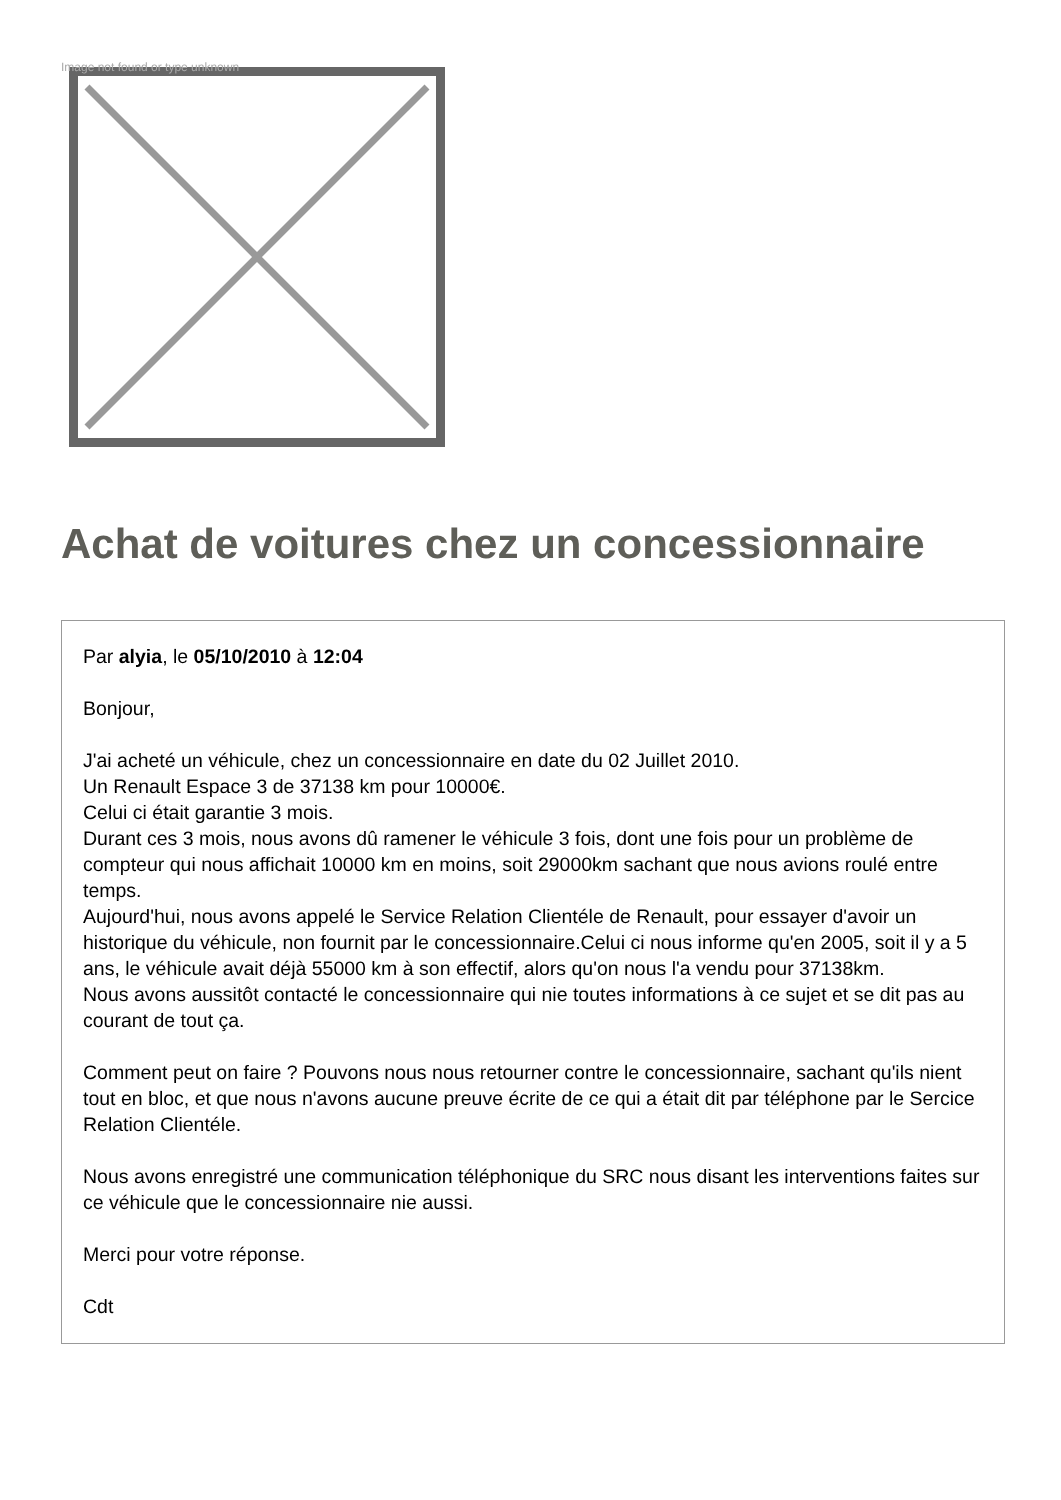Image not found or type unknown
Achat de voitures chez un concessionnaire
Par alyia, le 05/10/2010 à 12:04
Bonjour,
J'ai acheté un véhicule, chez un concessionnaire en date du 02 Juillet 2010.
Un Renault Espace 3 de 37138 km pour 10000€.
Celui ci était garantie 3 mois.
Durant ces 3 mois, nous avons dû ramener le véhicule 3 fois, dont une fois pour un problème de compteur qui nous affichait 10000 km en moins, soit 29000km sachant que nous avions roulé entre temps.
Aujourd'hui, nous avons appelé le Service Relation Clientéle de Renault, pour essayer d'avoir un historique du véhicule, non fournit par le concessionnaire.Celui ci nous informe qu'en 2005, soit il y a 5 ans, le véhicule avait déjà 55000 km à son effectif, alors qu'on nous l'a vendu pour 37138km.
Nous avons aussitôt contacté le concessionnaire qui nie toutes informations à ce sujet et se dit pas au courant de tout ça.
Comment peut on faire ? Pouvons nous nous retourner contre le concessionnaire, sachant qu'ils nient tout en bloc, et que nous n'avons aucune preuve écrite de ce qui a était dit par téléphone par le Sercice Relation Clientéle.
Nous avons enregistré une communication téléphonique du SRC nous disant les interventions faites sur ce véhicule que le concessionnaire nie aussi.
Merci pour votre réponse.
Cdt